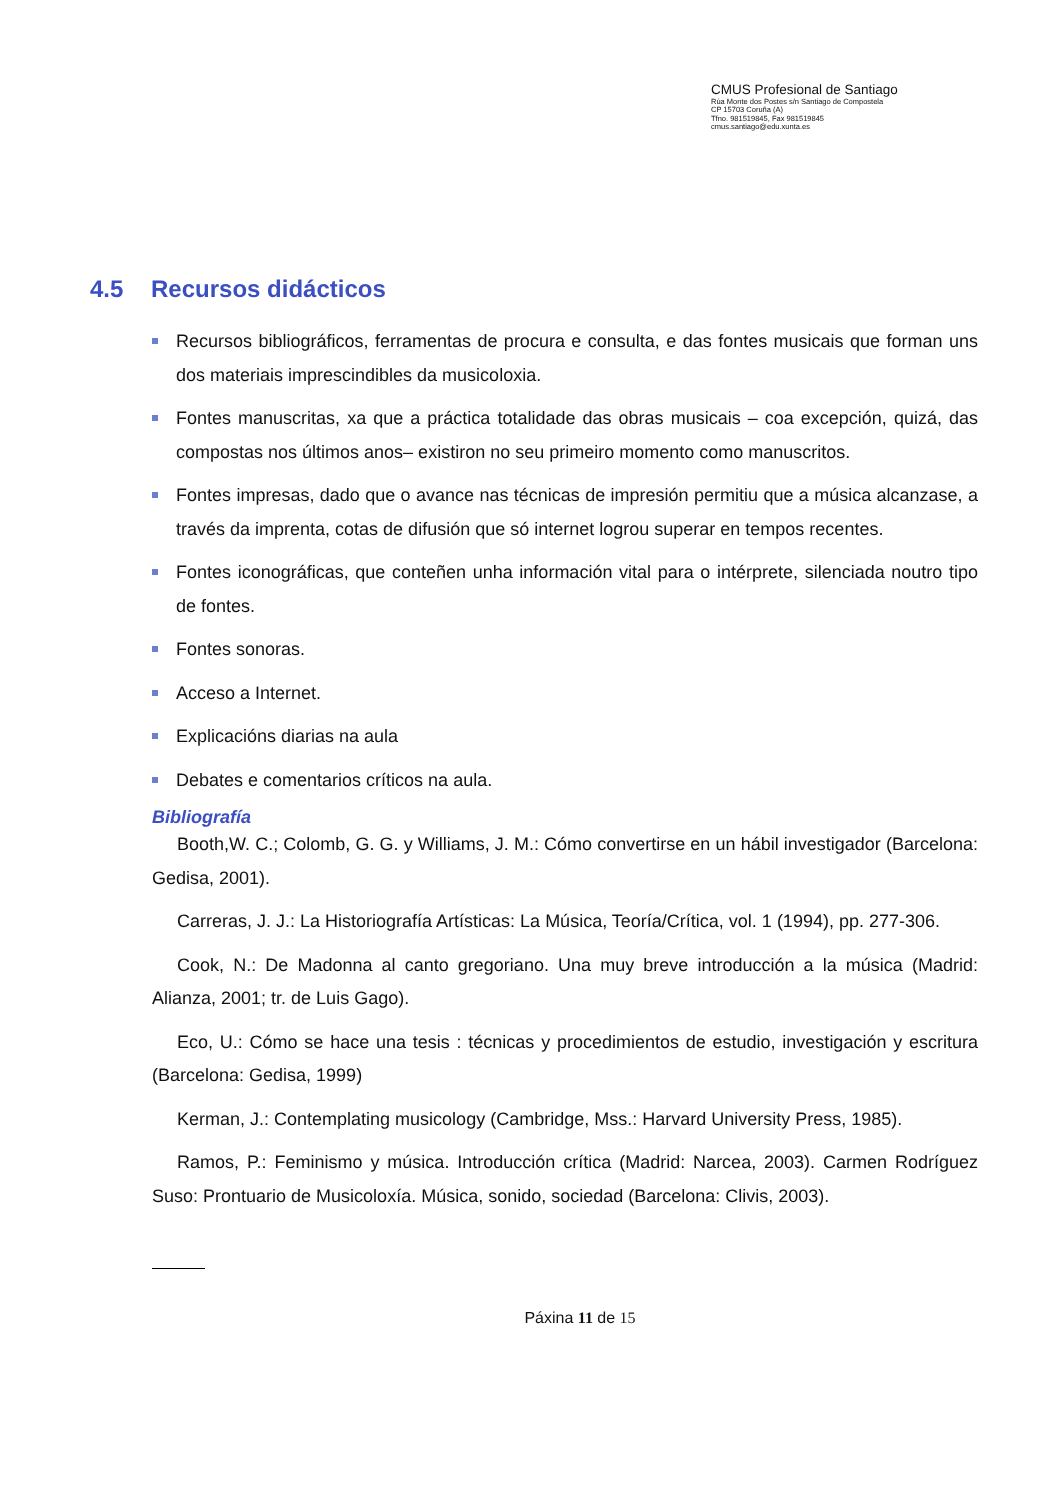CMUS Profesional de Santiago
Rúa Monte dos Postes s/n Santiago de Compostela
CP 15703 Coruña (A)
Tfno. 981519845, Fax 981519845
cmus.santiago@edu.xunta.es
4.5 Recursos didácticos
Recursos bibliográficos, ferramentas de procura e consulta, e das fontes musicais que forman uns dos materiais imprescindibles da musicoloxia.
Fontes manuscritas, xa que a práctica totalidade das obras musicais – coa excepción, quizá, das compostas nos últimos anos– existiron no seu primeiro momento como manuscritos.
Fontes impresas, dado que o avance nas técnicas de impresión permitiu que a música alcanzase, a través da imprenta, cotas de difusión que só internet logrou superar en tempos recentes.
Fontes iconográficas, que conteñen unha información vital para o intérprete, silenciada noutro tipo de fontes.
Fontes sonoras.
Acceso a Internet.
Explicacións diarias na aula
Debates e comentarios críticos na aula.
Bibliografía
Booth,W. C.; Colomb, G. G. y Williams, J. M.: Cómo convertirse en un hábil investigador (Barcelona: Gedisa, 2001).
Carreras, J. J.: La Historiografía Artísticas: La Música, Teoría/Crítica, vol. 1 (1994), pp. 277-306.
Cook, N.: De Madonna al canto gregoriano. Una muy breve introducción a la música (Madrid: Alianza, 2001; tr. de Luis Gago).
Eco, U.: Cómo se hace una tesis : técnicas y procedimientos de estudio, investigación y escritura (Barcelona: Gedisa, 1999)
Kerman, J.: Contemplating musicology (Cambridge, Mss.: Harvard University Press, 1985).
Ramos, P.: Feminismo y música. Introducción crítica (Madrid: Narcea, 2003). Carmen Rodríguez Suso: Prontuario de Musicoloxía. Música, sonido, sociedad (Barcelona: Clivis, 2003).
Páxina 11 de 15